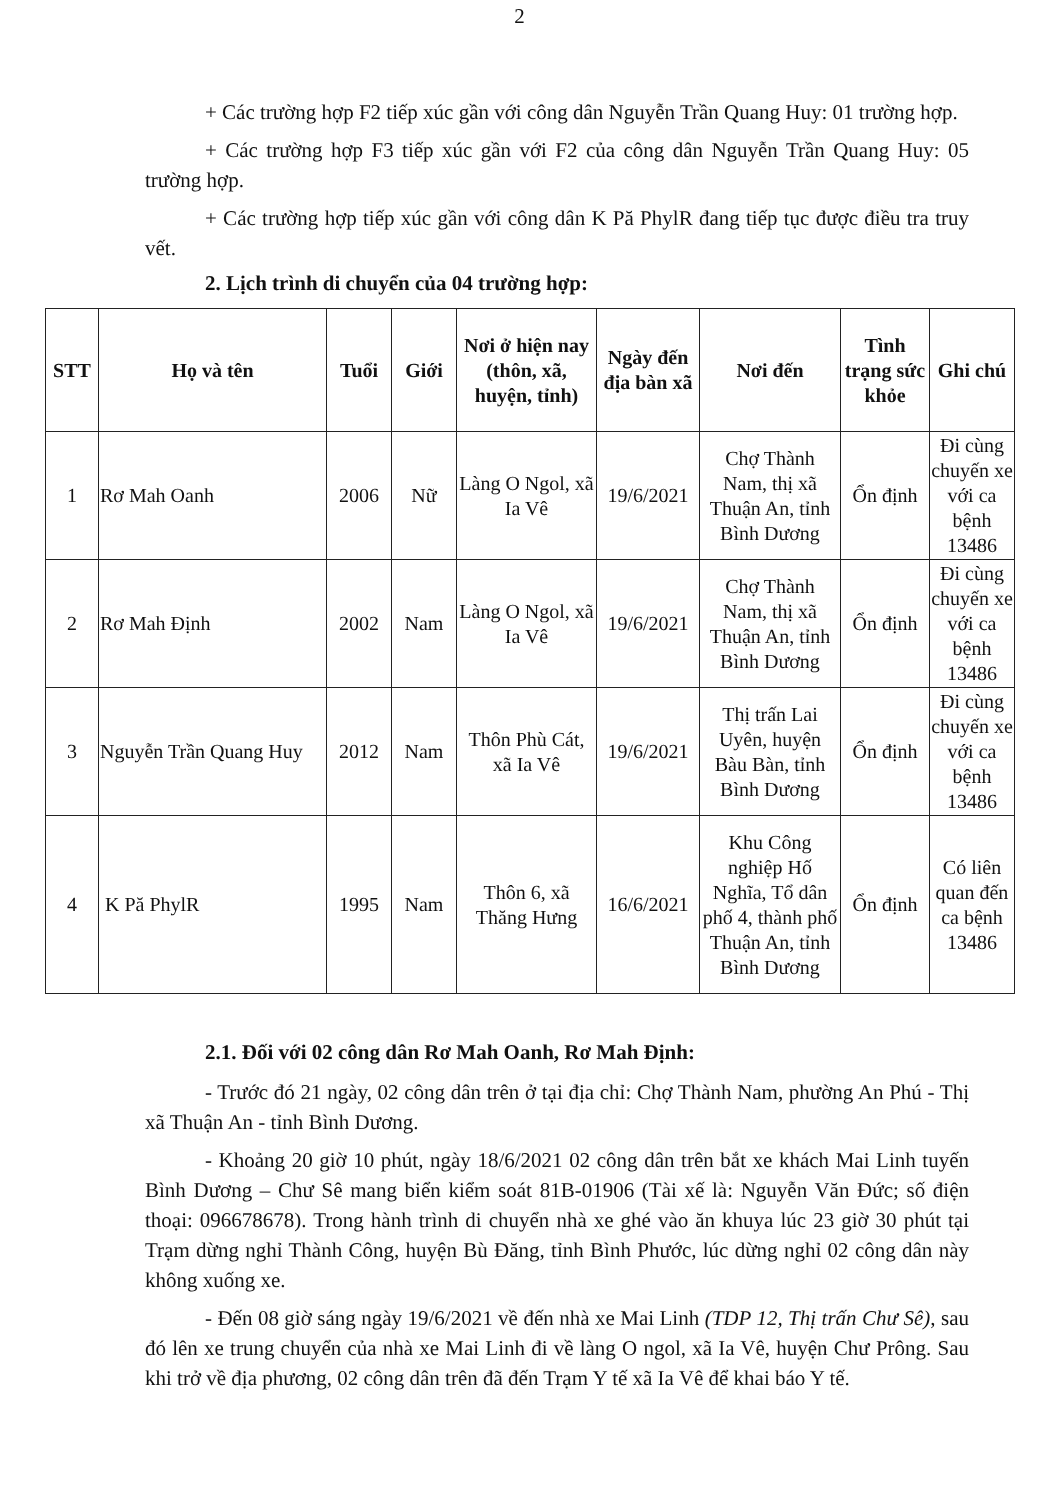2
+ Các trường hợp F2 tiếp xúc gần với công dân Nguyễn Trần Quang Huy: 01 trường hợp.
+ Các trường hợp F3 tiếp xúc gần với F2 của công dân Nguyễn Trần Quang Huy: 05 trường hợp.
+ Các trường hợp tiếp xúc gần với công dân K Pă PhylR đang tiếp tục được điều tra truy vết.
2. Lịch trình di chuyển của 04 trường hợp:
| STT | Họ và tên | Tuổi | Giới | Nơi ở hiện nay (thôn, xã, huyện, tỉnh) | Ngày đến địa bàn xã | Nơi đến | Tình trạng sức khỏe | Ghi chú |
| --- | --- | --- | --- | --- | --- | --- | --- | --- |
| 1 | Rơ Mah Oanh | 2006 | Nữ | Làng O Ngol, xã Ia Vê | 19/6/2021 | Chợ Thành Nam, thị xã Thuận An, tỉnh Bình Dương | Ổn định | Đi cùng chuyến xe với ca bệnh 13486 |
| 2 | Rơ Mah Định | 2002 | Nam | Làng O Ngol, xã Ia Vê | 19/6/2021 | Chợ Thành Nam, thị xã Thuận An, tỉnh Bình Dương | Ổn định | Đi cùng chuyến xe với ca bệnh 13486 |
| 3 | Nguyễn Trần Quang Huy | 2012 | Nam | Thôn Phù Cát, xã Ia Vê | 19/6/2021 | Thị trấn Lai Uyên, huyện Bàu Bàn, tỉnh Bình Dương | Ổn định | Đi cùng chuyến xe với ca bệnh 13486 |
| 4 | K Pă PhylR | 1995 | Nam | Thôn 6, xã Thăng Hưng | 16/6/2021 | Khu Công nghiệp Hố Nghĩa, Tổ dân phố 4, thành phố Thuận An, tỉnh Bình Dương | Ổn định | Có liên quan đến ca bệnh 13486 |
2.1. Đối với 02 công dân Rơ Mah Oanh, Rơ Mah Định:
- Trước đó 21 ngày, 02 công dân trên ở tại địa chỉ: Chợ Thành Nam, phường An Phú - Thị xã Thuận An - tỉnh Bình Dương.
- Khoảng 20 giờ 10 phút, ngày 18/6/2021 02 công dân trên bắt xe khách Mai Linh tuyến Bình Dương – Chư Sê mang biển kiểm soát 81B-01906 (Tài xế là: Nguyễn Văn Đức; số điện thoại: 096678678). Trong hành trình di chuyển nhà xe ghé vào ăn khuya lúc 23 giờ 30 phút tại Trạm dừng nghỉ Thành Công, huyện Bù Đăng, tỉnh Bình Phước, lúc dừng nghỉ 02 công dân này không xuống xe.
- Đến 08 giờ sáng ngày 19/6/2021 về đến nhà xe Mai Linh (TDP 12, Thị trấn Chư Sê), sau đó lên xe trung chuyển của nhà xe Mai Linh đi về làng O ngol, xã Ia Vê, huyện Chư Prông. Sau khi trở về địa phương, 02 công dân trên đã đến Trạm Y tế xã Ia Vê để khai báo Y tế.